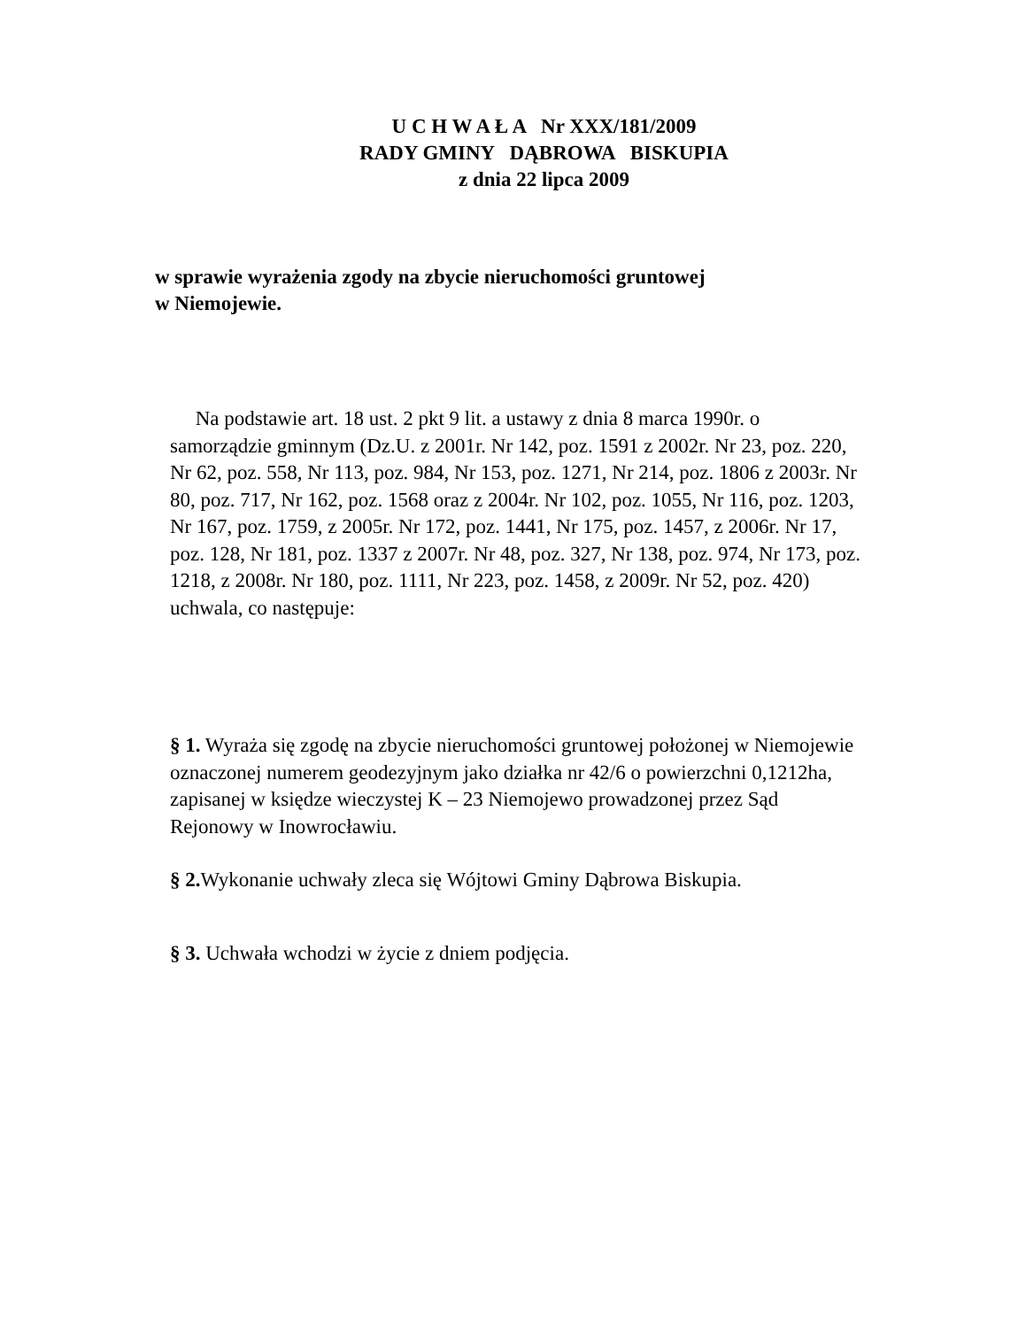U C H W A Ł A Nr XXX/181/2009
RADY GMINY DĄBROWA BISKUPIA
z dnia 22 lipca 2009
w sprawie wyrażenia zgody na zbycie nieruchomości gruntowej
w Niemojewie.
Na podstawie art. 18 ust. 2 pkt 9 lit. a ustawy z dnia 8 marca 1990r. o samorządzie gminnym (Dz.U. z 2001r. Nr 142, poz. 1591 z 2002r. Nr 23, poz. 220, Nr 62, poz. 558, Nr 113, poz. 984, Nr 153, poz. 1271, Nr 214, poz. 1806 z 2003r. Nr 80, poz. 717, Nr 162, poz. 1568 oraz z 2004r. Nr 102, poz. 1055, Nr 116, poz. 1203, Nr 167, poz. 1759, z 2005r. Nr 172, poz. 1441, Nr 175, poz. 1457, z 2006r. Nr 17, poz. 128, Nr 181, poz. 1337 z 2007r. Nr 48, poz. 327, Nr 138, poz. 974, Nr 173, poz. 1218, z 2008r. Nr 180, poz. 1111, Nr 223, poz. 1458, z 2009r. Nr 52, poz. 420) uchwala, co następuje:
§ 1. Wyraża się zgodę na zbycie nieruchomości gruntowej położonej w Niemojewie oznaczonej numerem geodezyjnym jako działka nr 42/6 o powierzchni 0,1212ha, zapisanej w księdze wieczystej K – 23 Niemojewo prowadzonej przez Sąd Rejonowy w Inowrocławiu.
§ 2. Wykonanie uchwały zleca się Wójtowi Gminy Dąbrowa Biskupia.
§ 3. Uchwała wchodzi w życie z dniem podjęcia.